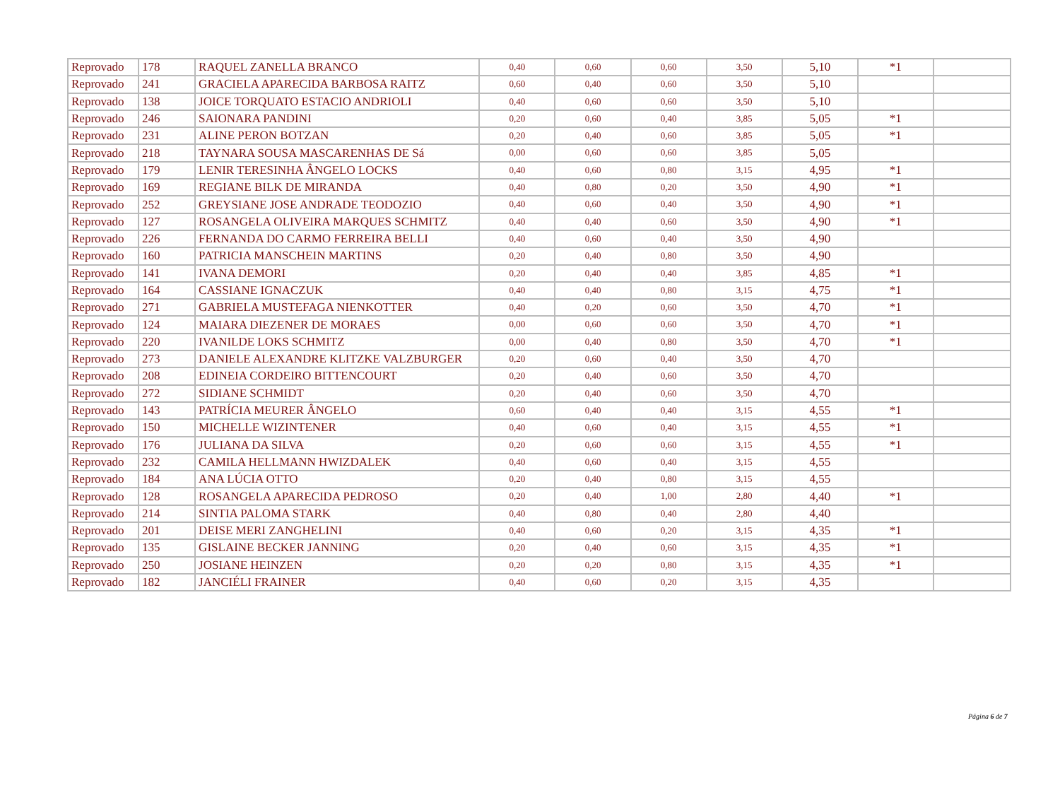| Reprovado | 178 | RAQUEL ZANELLA BRANCO | 0,40 | 0,60 | 0,60 | 3,50 | 5,10 | *1 | |
| Reprovado | 241 | GRACIELA APARECIDA BARBOSA RAITZ | 0,60 | 0,40 | 0,60 | 3,50 | 5,10 | | |
| Reprovado | 138 | JOICE TORQUATO ESTACIO ANDRIOLI | 0,40 | 0,60 | 0,60 | 3,50 | 5,10 | | |
| Reprovado | 246 | SAIONARA PANDINI | 0,20 | 0,60 | 0,40 | 3,85 | 5,05 | *1 | |
| Reprovado | 231 | ALINE PERON BOTZAN | 0,20 | 0,40 | 0,60 | 3,85 | 5,05 | *1 | |
| Reprovado | 218 | TAYNARA SOUSA MASCARENHAS DE Sá | 0,00 | 0,60 | 0,60 | 3,85 | 5,05 | | |
| Reprovado | 179 | LENIR TERESINHA ÂNGELO LOCKS | 0,40 | 0,60 | 0,80 | 3,15 | 4,95 | *1 | |
| Reprovado | 169 | REGIANE BILK DE MIRANDA | 0,40 | 0,80 | 0,20 | 3,50 | 4,90 | *1 | |
| Reprovado | 252 | GREYSIANE JOSE ANDRADE TEODOZIO | 0,40 | 0,60 | 0,40 | 3,50 | 4,90 | *1 | |
| Reprovado | 127 | ROSANGELA OLIVEIRA MARQUES SCHMITZ | 0,40 | 0,40 | 0,60 | 3,50 | 4,90 | *1 | |
| Reprovado | 226 | FERNANDA DO CARMO FERREIRA BELLI | 0,40 | 0,60 | 0,40 | 3,50 | 4,90 | | |
| Reprovado | 160 | PATRICIA MANSCHEIN MARTINS | 0,20 | 0,40 | 0,80 | 3,50 | 4,90 | | |
| Reprovado | 141 | IVANA DEMORI | 0,20 | 0,40 | 0,40 | 3,85 | 4,85 | *1 | |
| Reprovado | 164 | CASSIANE IGNACZUK | 0,40 | 0,40 | 0,80 | 3,15 | 4,75 | *1 | |
| Reprovado | 271 | GABRIELA MUSTEFAGA NIENKOTTER | 0,40 | 0,20 | 0,60 | 3,50 | 4,70 | *1 | |
| Reprovado | 124 | MAIARA DIEZENER DE MORAES | 0,00 | 0,60 | 0,60 | 3,50 | 4,70 | *1 | |
| Reprovado | 220 | IVANILDE LOKS SCHMITZ | 0,00 | 0,40 | 0,80 | 3,50 | 4,70 | *1 | |
| Reprovado | 273 | DANIELE ALEXANDRE KLITZKE VALZBURGER | 0,20 | 0,60 | 0,40 | 3,50 | 4,70 | | |
| Reprovado | 208 | EDINEIA CORDEIRO BITTENCOURT | 0,20 | 0,40 | 0,60 | 3,50 | 4,70 | | |
| Reprovado | 272 | SIDIANE SCHMIDT | 0,20 | 0,40 | 0,60 | 3,50 | 4,70 | | |
| Reprovado | 143 | PATRÍCIA MEURER ÂNGELO | 0,60 | 0,40 | 0,40 | 3,15 | 4,55 | *1 | |
| Reprovado | 150 | MICHELLE WIZINTENER | 0,40 | 0,60 | 0,40 | 3,15 | 4,55 | *1 | |
| Reprovado | 176 | JULIANA DA SILVA | 0,20 | 0,60 | 0,60 | 3,15 | 4,55 | *1 | |
| Reprovado | 232 | CAMILA HELLMANN HWIZDALEK | 0,40 | 0,60 | 0,40 | 3,15 | 4,55 | | |
| Reprovado | 184 | ANA LÚCIA OTTO | 0,20 | 0,40 | 0,80 | 3,15 | 4,55 | | |
| Reprovado | 128 | ROSANGELA APARECIDA PEDROSO | 0,20 | 0,40 | 1,00 | 2,80 | 4,40 | *1 | |
| Reprovado | 214 | SINTIA PALOMA STARK | 0,40 | 0,80 | 0,40 | 2,80 | 4,40 | | |
| Reprovado | 201 | DEISE MERI ZANGHELINI | 0,40 | 0,60 | 0,20 | 3,15 | 4,35 | *1 | |
| Reprovado | 135 | GISLAINE BECKER JANNING | 0,20 | 0,40 | 0,60 | 3,15 | 4,35 | *1 | |
| Reprovado | 250 | JOSIANE HEINZEN | 0,20 | 0,20 | 0,80 | 3,15 | 4,35 | *1 | |
| Reprovado | 182 | JANCIÉLI FRAINER | 0,40 | 0,60 | 0,20 | 3,15 | 4,35 | | |
Página 6 de 7